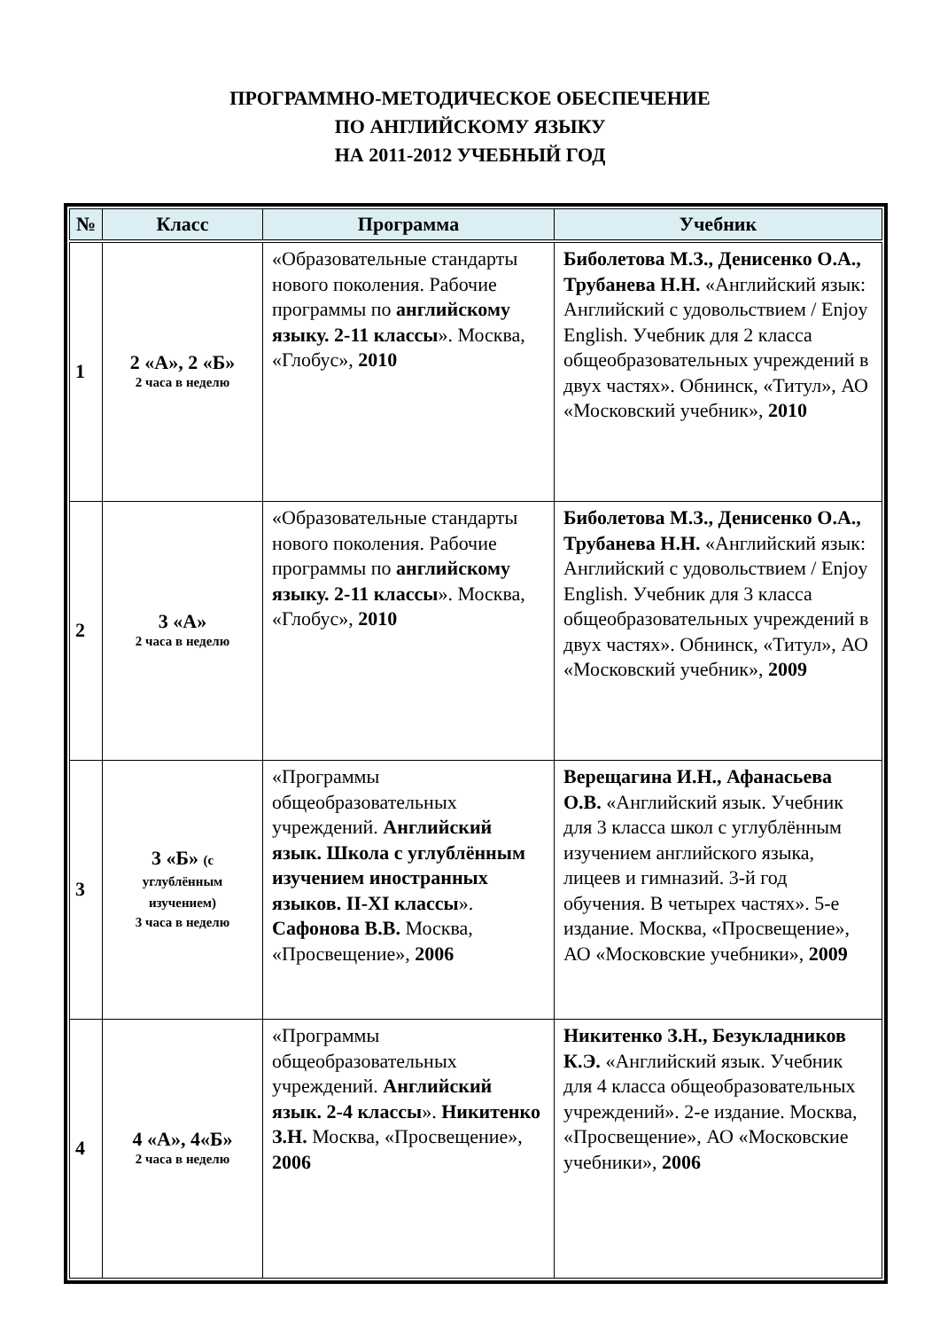ПРОГРАММНО-МЕТОДИЧЕСКОЕ ОБЕСПЕЧЕНИЕ
ПО АНГЛИЙСКОМУ ЯЗЫКУ
НА 2011-2012 УЧЕБНЫЙ ГОД
| № | Класс | Программа | Учебник |
| --- | --- | --- | --- |
| 1 | 2 «А», 2 «Б» 2 часа в неделю | «Образовательные стандарты нового поколения. Рабочие программы по английскому языку. 2-11 классы ». Москва, «Глобус», 2010 | Биболетова М.З., Денисенко О.А., Трубанева Н.Н. «Английский язык: Английский с удовольствием / Enjoy English. Учебник для 2 класса общеобразовательных учреждений в двух частях». Обнинск, «Титул», АО «Московский учебник», 2010 |
| 2 | 3 «А» 2 часа в неделю | «Образовательные стандарты нового поколения. Рабочие программы по английскому языку. 2-11 классы ». Москва, «Глобус», 2010 | Биболетова М.З., Денисенко О.А., Трубанева Н.Н. «Английский язык: Английский с удовольствием / Enjoy English. Учебник для 3 класса общеобразовательных учреждений в двух частях». Обнинск, «Титул», АО «Московский учебник», 2009 |
| 3 | 3 «Б» (с углублённым изучением) 3 часа в неделю | «Программы общеобразовательных учреждений. Английский язык. Школа с углублённым изучением иностранных языков. II-XI классы ». Сафонова В.В. Москва, «Просвещение», 2006 | Верещагина И.Н., Афанасьева О.В. «Английский язык. Учебник для 3 класса школ с углублённым изучением английского языка, лицеев и гимназий. 3-й год обучения. В четырех частях». 5-е издание. Москва, «Просвещение», АО «Московские учебники», 2009 |
| 4 | 4 «А», 4«Б» 2 часа в неделю | «Программы общеобразовательных учреждений. Английский язык. 2-4 классы ». Никитенко З.Н. Москва, «Просвещение», 2006 | Никитенко З.Н., Безукладников К.Э. «Английский язык. Учебник для 4 класса общеобразовательных учреждений». 2-е издание. Москва, «Просвещение», АО «Московские учебники», 2006 |